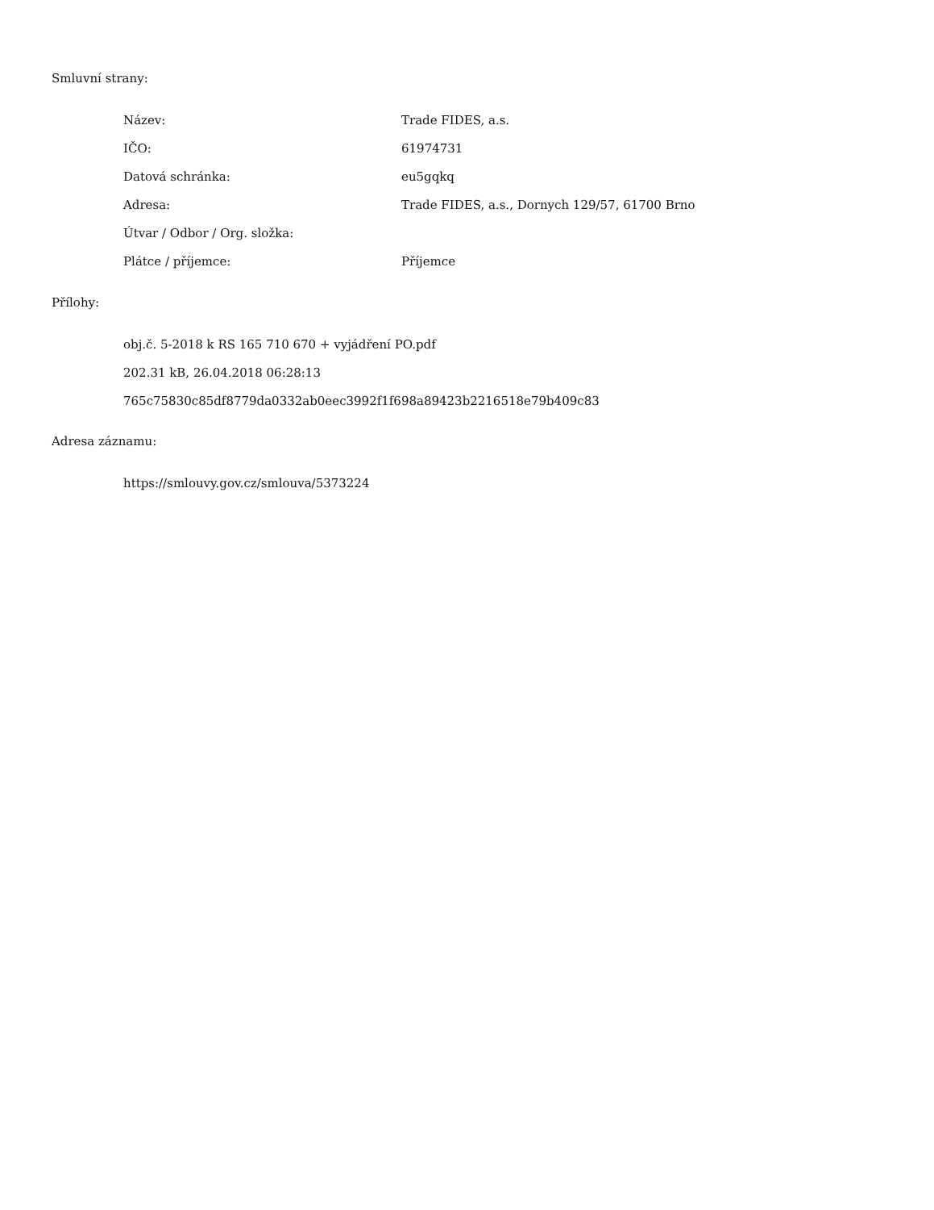Smluvní strany:
| Název: | Trade FIDES, a.s. |
| IČO: | 61974731 |
| Datová schránka: | eu5gqkq |
| Adresa: | Trade FIDES, a.s., Dornych 129/57, 61700 Brno |
| Útvar / Odbor / Org. složka: | |
| Plátce / příjemce: | Příjemce |
Přílohy:
| obj.č. 5-2018 k RS 165 710 670 + vyjádření PO.pdf |
| 202.31 kB, 26.04.2018 06:28:13 |
| 765c75830c85df8779da0332ab0eec3992f1f698a89423b2216518e79b409c83 |
Adresa záznamu:
| https://smlouvy.gov.cz/smlouva/5373224 |